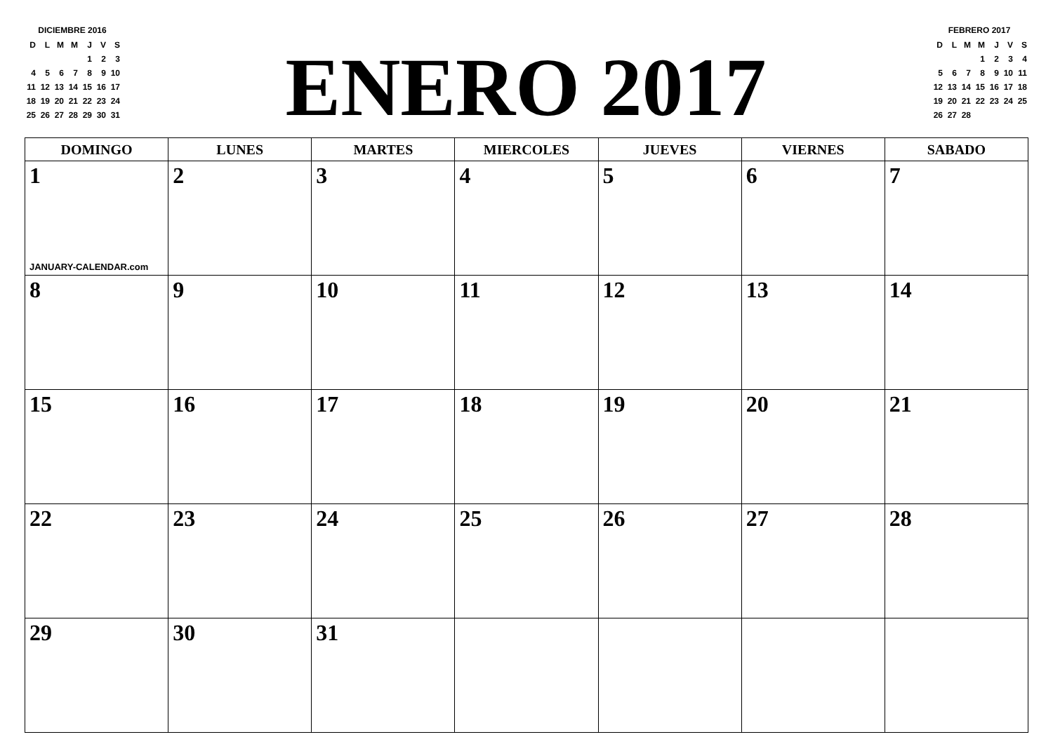DICIEMBRE 2016
| D | L | M | M | J | V | S |
| | | | | 1 | 2 | 3 |
| 4 | 5 | 6 | 7 | 8 | 9 | 10 |
| 11 | 12 | 13 | 14 | 15 | 16 | 17 |
| 18 | 19 | 20 | 21 | 22 | 23 | 24 |
| 25 | 26 | 27 | 28 | 29 | 30 | 31 |
ENERO 2017
FEBRERO 2017
| D | L | M | M | J | V | S |
| | | | 1 | 2 | 3 | 4 |
| 5 | 6 | 7 | 8 | 9 | 10 | 11 |
| 12 | 13 | 14 | 15 | 16 | 17 | 18 |
| 19 | 20 | 21 | 22 | 23 | 24 | 25 |
| 26 | 27 | 28 | | | | |
| DOMINGO | LUNES | MARTES | MIERCOLES | JUEVES | VIERNES | SABADO |
| --- | --- | --- | --- | --- | --- | --- |
| 1 JANUARY-CALENDAR.com | 2 | 3 | 4 | 5 | 6 | 7 |
| 8 | 9 | 10 | 11 | 12 | 13 | 14 |
| 15 | 16 | 17 | 18 | 19 | 20 | 21 |
| 22 | 23 | 24 | 25 | 26 | 27 | 28 |
| 29 | 30 | 31 | | | | |